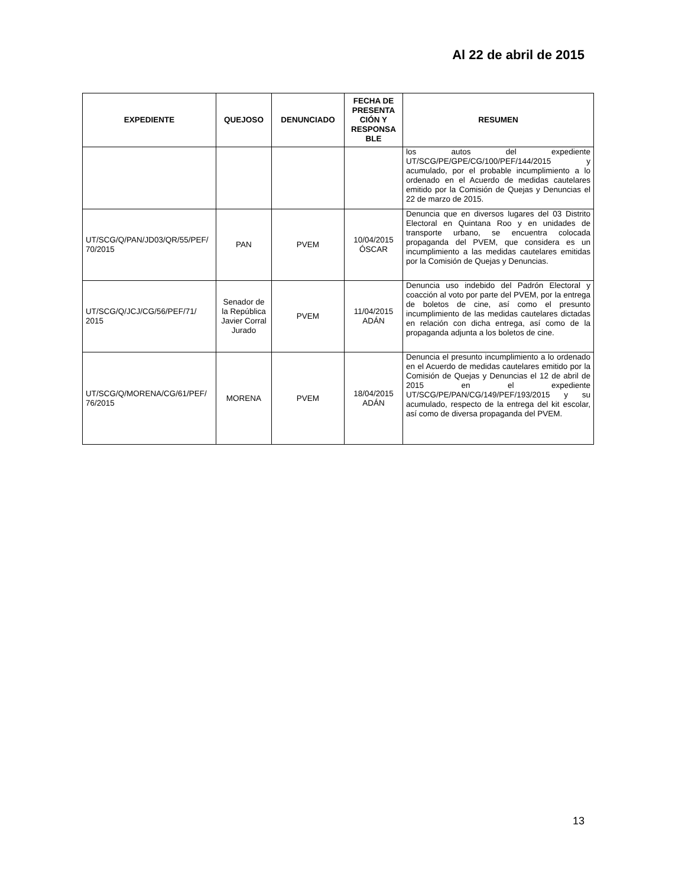Al 22 de abril de 2015
| EXPEDIENTE | QUEJOSO | DENUNCIADO | FECHA DE PRESENTA CIÓN Y RESPONSA BLE | RESUMEN |
| --- | --- | --- | --- | --- |
| | | | | los autos del expediente UT/SCG/PE/GPE/CG/100/PEF/144/2015 y acumulado, por el probable incumplimiento a lo ordenado en el Acuerdo de medidas cautelares emitido por la Comisión de Quejas y Denuncias el 22 de marzo de 2015. |
| UT/SCG/Q/PAN/JD03/QR/55/PEF/ 70/2015 | PAN | PVEM | 10/04/2015 ÓSCAR | Denuncia que en diversos lugares del 03 Distrito Electoral en Quintana Roo y en unidades de transporte urbano, se encuentra colocada propaganda del PVEM, que considera es un incumplimiento a las medidas cautelares emitidas por la Comisión de Quejas y Denuncias. |
| UT/SCG/Q/JCJ/CG/56/PEF/71/ 2015 | Senador de la República Javier Corral Jurado | PVEM | 11/04/2015 ADÁN | Denuncia uso indebido del Padrón Electoral y coacción al voto por parte del PVEM, por la entrega de boletos de cine, así como el presunto incumplimiento de las medidas cautelares dictadas en relación con dicha entrega, así como de la propaganda adjunta a los boletos de cine. |
| UT/SCG/Q/MORENA/CG/61/PEF/ 76/2015 | MORENA | PVEM | 18/04/2015 ADÁN | Denuncia el presunto incumplimiento a lo ordenado en el Acuerdo de medidas cautelares emitido por la Comisión de Quejas y Denuncias el 12 de abril de 2015 en el expediente UT/SCG/PE/PAN/CG/149/PEF/193/2015 y su acumulado, respecto de la entrega del kit escolar, así como de diversa propaganda del PVEM. |
13